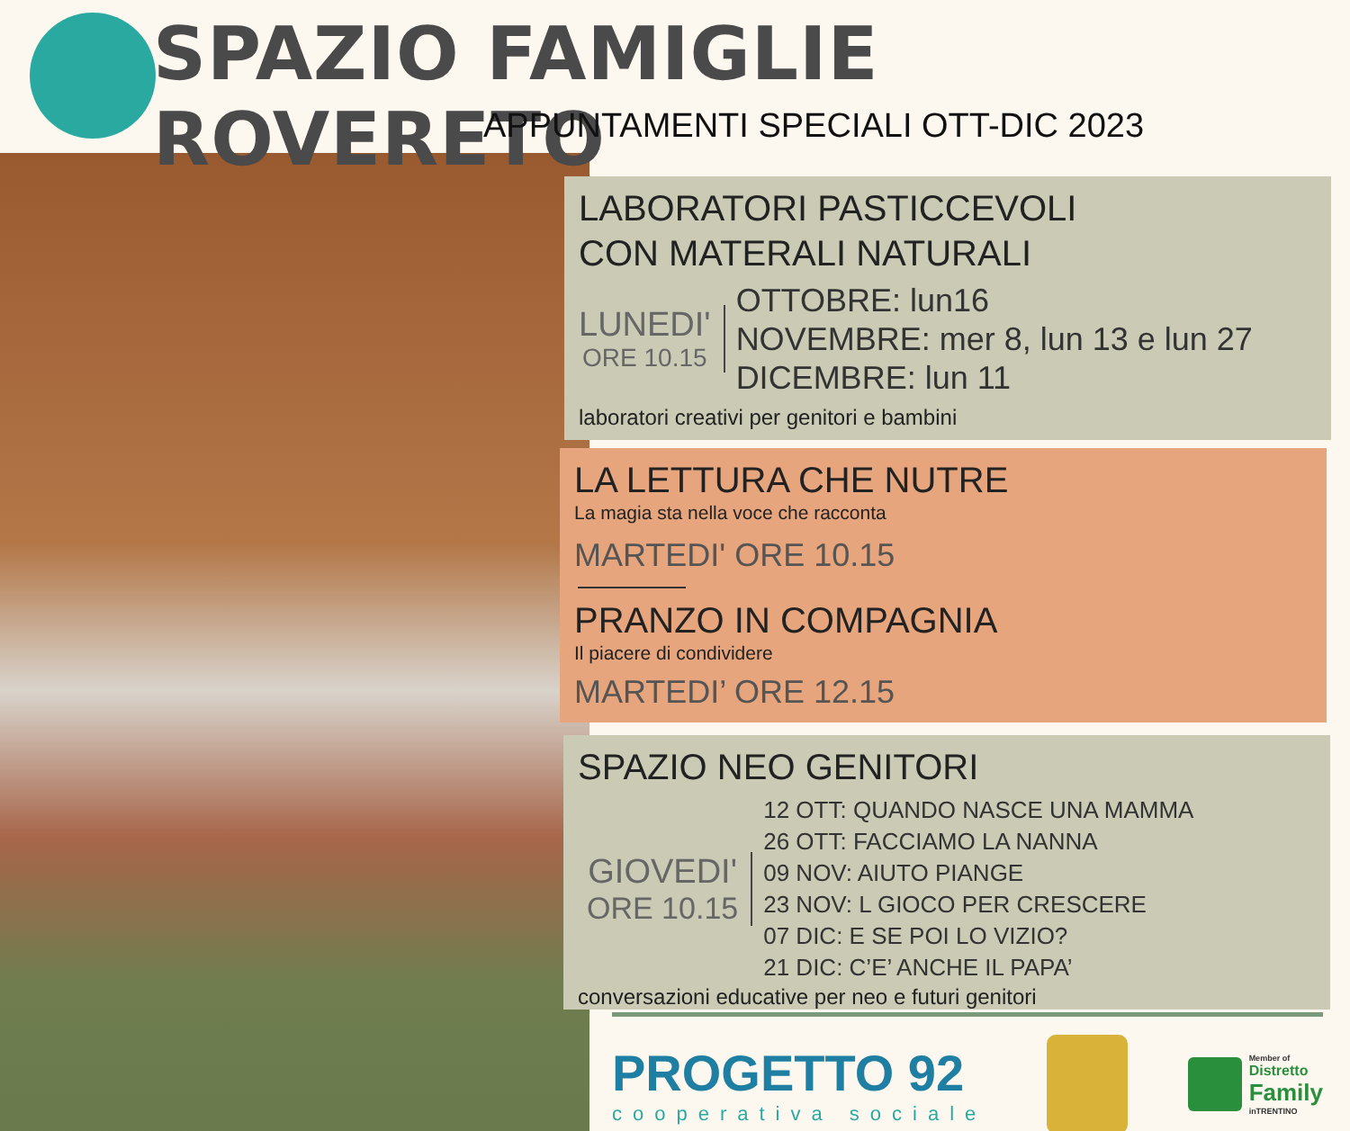SPAZIO FAMIGLIE ROVERETO
APPUNTAMENTI SPECIALI OTT-DIC 2023
LABORATORI PASTICCEVOLI
CON MATERALI NATURALI
LUNEDI'
ORE 10.15
OTTOBRE: lun16
NOVEMBRE: mer 8, lun 13 e lun 27
DICEMBRE: lun 11
laboratori creativi per genitori e bambini
LA LETTURA CHE NUTRE
La magia sta nella voce che racconta
MARTEDI' ORE 10.15
PRANZO IN COMPAGNIA
Il piacere di condividere
MARTEDI’ ORE 12.15
SPAZIO NEO GENITORI
GIOVEDI'
ORE 10.15
12 OTT: QUANDO NASCE UNA MAMMA
26 OTT: FACCIAMO LA NANNA
09 NOV: AIUTO PIANGE
23 NOV: L GIOCO PER CRESCERE
07 DIC: E SE POI LO VIZIO?
21 DIC: C’E’ ANCHE IL PAPA’
conversazioni educative per neo e futuri genitori
PROGETTO 92
cooperativa sociale
Member of
Distretto
Family
inTRENTINO